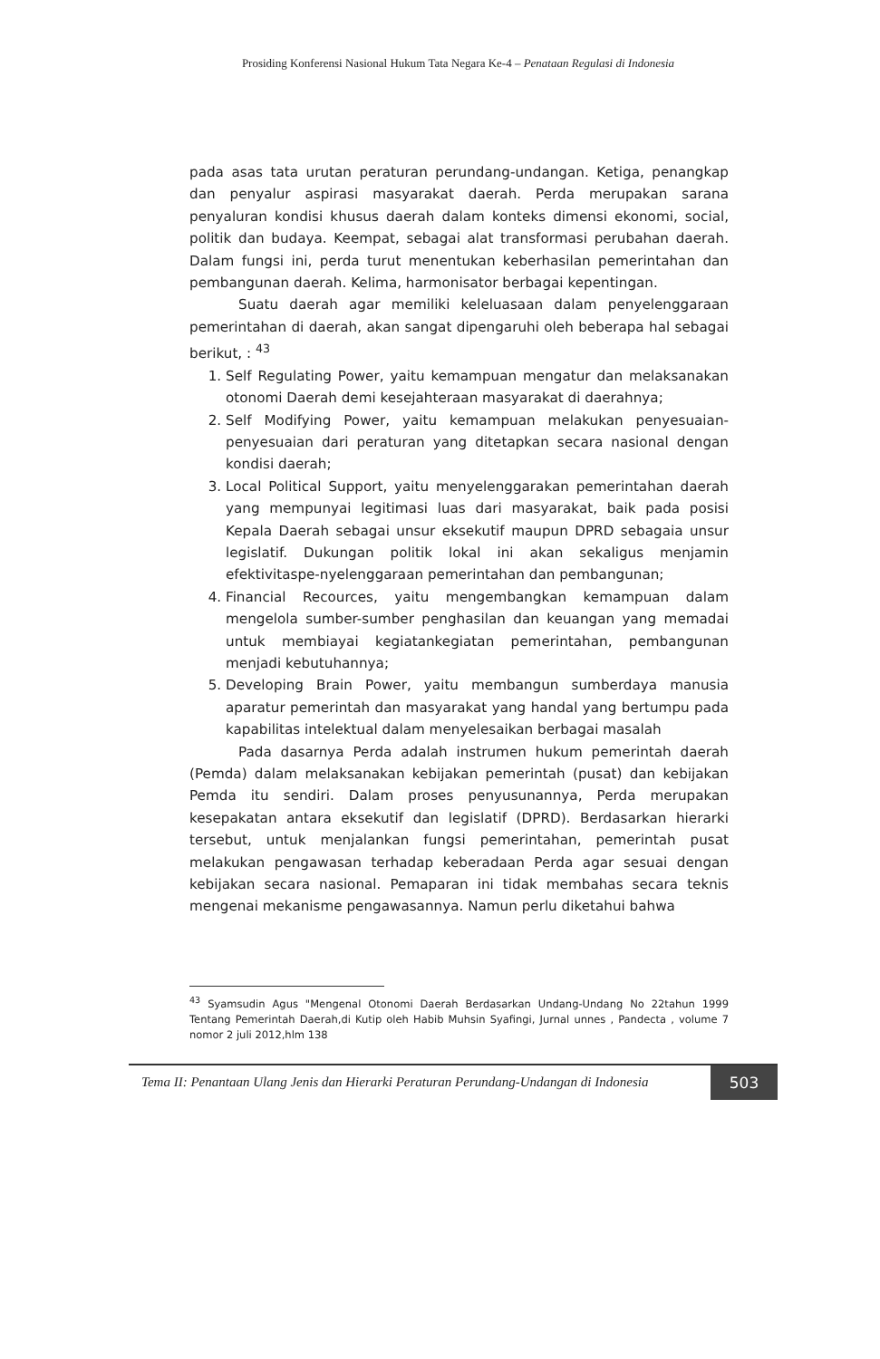Prosiding Konferensi Nasional Hukum Tata Negara Ke-4 – Penataan Regulasi di Indonesia
pada asas tata urutan peraturan perundang-undangan. Ketiga, penangkap dan penyalur aspirasi masyarakat daerah. Perda merupakan sarana penyaluran kondisi khusus daerah dalam konteks dimensi ekonomi, social, politik dan budaya. Keempat, sebagai alat transformasi perubahan daerah. Dalam fungsi ini, perda turut menentukan keberhasilan pemerintahan dan pembangunan daerah. Kelima, harmonisator berbagai kepentingan.
Suatu daerah agar memiliki keleluasaan dalam penyelenggaraan pemerintahan di daerah, akan sangat dipengaruhi oleh beberapa hal sebagai berikut, : <sup>43</sup>
1. Self Regulating Power, yaitu kemampuan mengatur dan melaksanakan otonomi Daerah demi kesejahteraan masyarakat di daerahnya;
2. Self Modifying Power, yaitu kemampuan melakukan penyesuaian-penyesuaian dari peraturan yang ditetapkan secara nasional dengan kondisi daerah;
3. Local Political Support, yaitu menyelenggarakan pemerintahan daerah yang mempunyai legitimasi luas dari masyarakat, baik pada posisi Kepala Daerah sebagai unsur eksekutif maupun DPRD sebagaia unsur legislatif. Dukungan politik lokal ini akan sekaligus menjamin efektivitaspe-nyelenggaraan pemerintahan dan pembangunan;
4. Financial Recources, yaitu mengembangkan kemampuan dalam mengelola sumber-sumber penghasilan dan keuangan yang memadai untuk membiayai kegiatankegiatan pemerintahan, pembangunan menjadi kebutuhannya;
5. Developing Brain Power, yaitu membangun sumberdaya manusia aparatur pemerintah dan masyarakat yang handal yang bertumpu pada kapabilitas intelektual dalam menyelesaikan berbagai masalah
Pada dasarnya Perda adalah instrumen hukum pemerintah daerah (Pemda) dalam melaksanakan kebijakan pemerintah (pusat) dan kebijakan Pemda itu sendiri. Dalam proses penyusunannya, Perda merupakan kesepakatan antara eksekutif dan legislatif (DPRD). Berdasarkan hierarki tersebut, untuk menjalankan fungsi pemerintahan, pemerintah pusat melakukan pengawasan terhadap keberadaan Perda agar sesuai dengan kebijakan secara nasional. Pemaparan ini tidak membahas secara teknis mengenai mekanisme pengawasannya. Namun perlu diketahui bahwa
<sup>43</sup> Syamsudin Agus "Mengenal Otonomi Daerah Berdasarkan Undang-Undang No 22tahun 1999 Tentang Pemerintah Daerah,di Kutip oleh Habib Muhsin Syafingi, Jurnal unnes , Pandecta , volume 7 nomor 2 juli 2012,hlm 138
Tema II: Penantaan Ulang Jenis dan Hierarki Peraturan Perundang-Undangan di Indonesia
503